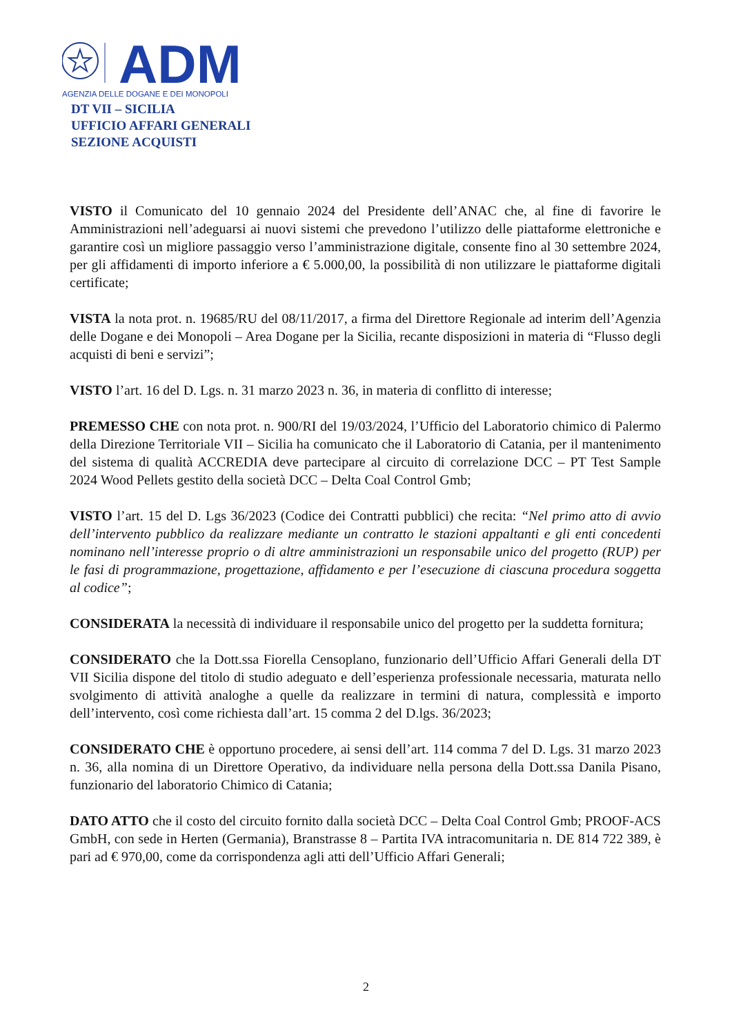ADM
AGENZIA DELLE DOGANE E DEI MONOPOLI
DT VII – SICILIA
UFFICIO AFFARI GENERALI
SEZIONE ACQUISTI
VISTO il Comunicato del 10 gennaio 2024 del Presidente dell’ANAC che, al fine di favorire le Amministrazioni nell’adeguarsi ai nuovi sistemi che prevedono l’utilizzo delle piattaforme elettroniche e garantire così un migliore passaggio verso l’amministrazione digitale, consente fino al 30 settembre 2024, per gli affidamenti di importo inferiore a € 5.000,00, la possibilità di non utilizzare le piattaforme digitali certificate;
VISTA la nota prot. n. 19685/RU del 08/11/2017, a firma del Direttore Regionale ad interim dell’Agenzia delle Dogane e dei Monopoli – Area Dogane per la Sicilia, recante disposizioni in materia di “Flusso degli acquisti di beni e servizi”;
VISTO l’art. 16 del D. Lgs. n. 31 marzo 2023 n. 36, in materia di conflitto di interesse;
PREMESSO CHE con nota prot. n. 900/RI del 19/03/2024, l’Ufficio del Laboratorio chimico di Palermo della Direzione Territoriale VII – Sicilia ha comunicato che il Laboratorio di Catania, per il mantenimento del sistema di qualità ACCREDIA deve partecipare al circuito di correlazione DCC – PT Test Sample 2024 Wood Pellets gestito della società DCC – Delta Coal Control Gmb;
VISTO l’art. 15 del D. Lgs 36/2023 (Codice dei Contratti pubblici) che recita: “Nel primo atto di avvio dell’intervento pubblico da realizzare mediante un contratto le stazioni appaltanti e gli enti concedenti nominano nell’interesse proprio o di altre amministrazioni un responsabile unico del progetto (RUP) per le fasi di programmazione, progettazione, affidamento e per l’esecuzione di ciascuna procedura soggetta al codice”;
CONSIDERATA la necessità di individuare il responsabile unico del progetto per la suddetta fornitura;
CONSIDERATO che la Dott.ssa Fiorella Censoplano, funzionario dell’Ufficio Affari Generali della DT VII Sicilia dispone del titolo di studio adeguato e dell’esperienza professionale necessaria, maturata nello svolgimento di attività analoghe a quelle da realizzare in termini di natura, complessità e importo dell’intervento, così come richiesta dall’art. 15 comma 2 del D.lgs. 36/2023;
CONSIDERATO CHE è opportuno procedere, ai sensi dell’art. 114 comma 7 del D. Lgs. 31 marzo 2023 n. 36, alla nomina di un Direttore Operativo, da individuare nella persona della Dott.ssa Danila Pisano, funzionario del laboratorio Chimico di Catania;
DATO ATTO che il costo del circuito fornito dalla società DCC – Delta Coal Control Gmb; PROOF-ACS GmbH, con sede in Herten (Germania), Branstrasse 8 – Partita IVA intracomunitaria n. DE 814 722 389, è pari ad € 970,00, come da corrispondenza agli atti dell’Ufficio Affari Generali;
2